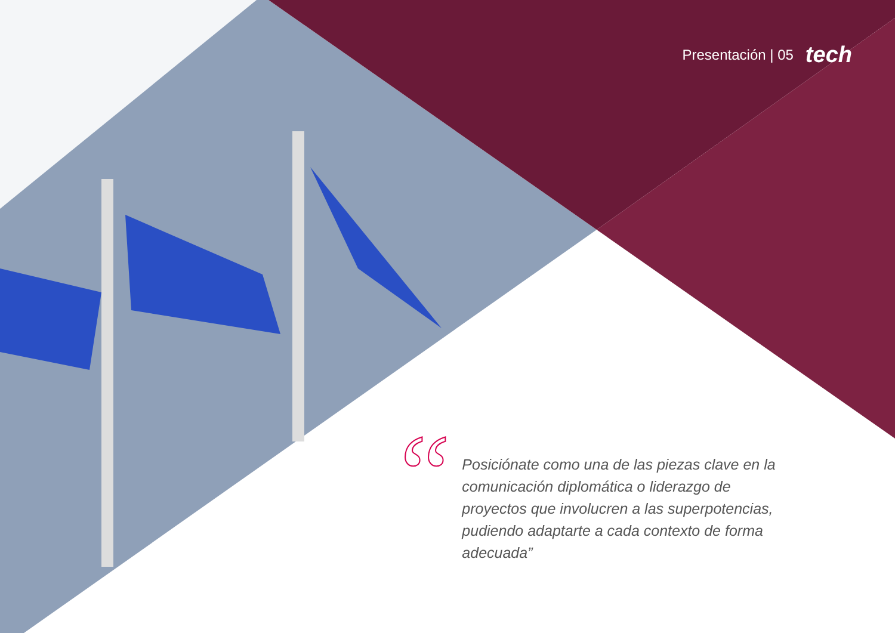Presentación | 05 tech
“
Posiciónate como una de las piezas clave en la comunicación diplomática o liderazgo de proyectos que involucren a las superpotencias, pudiendo adaptarte a cada contexto de forma adecuada”